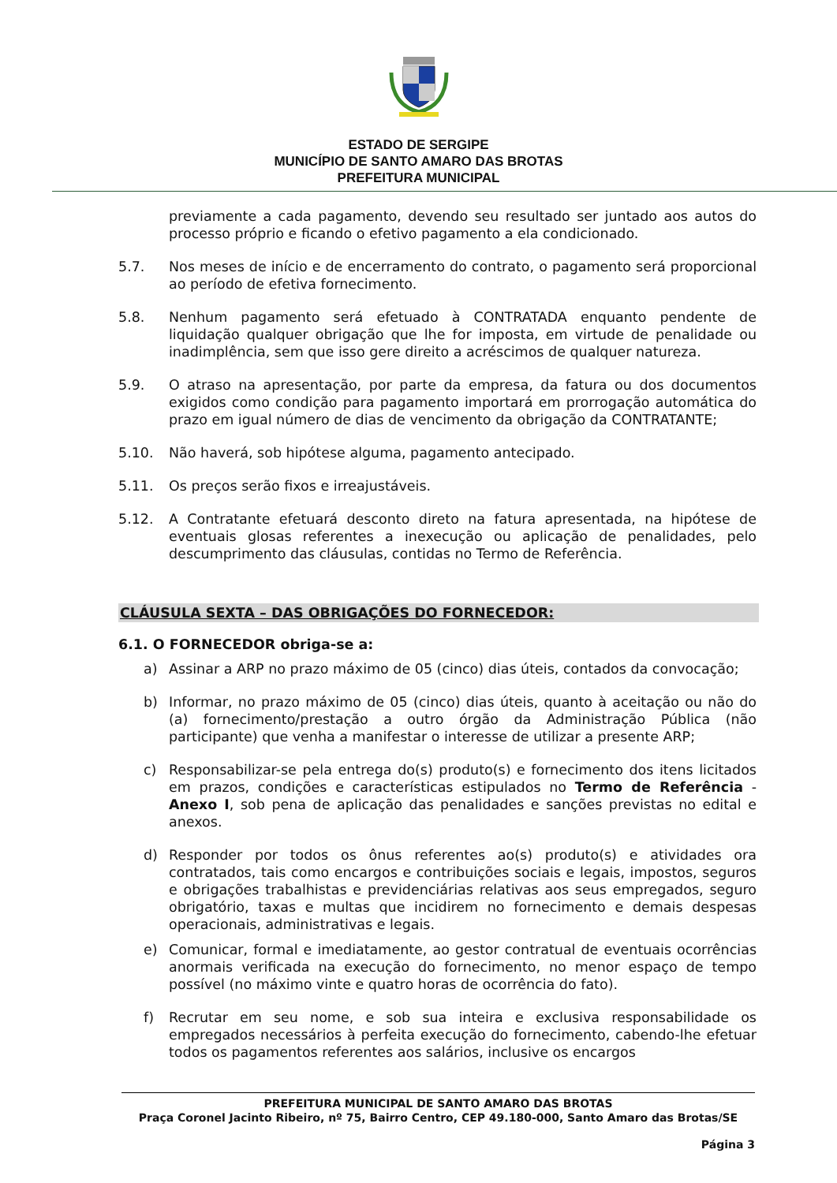ESTADO DE SERGIPE
MUNICÍPIO DE SANTO AMARO DAS BROTAS
PREFEITURA MUNICIPAL
previamente a cada pagamento, devendo seu resultado ser juntado aos autos do processo próprio e ficando o efetivo pagamento a ela condicionado.
5.7. Nos meses de início e de encerramento do contrato, o pagamento será proporcional ao período de efetiva fornecimento.
5.8. Nenhum pagamento será efetuado à CONTRATADA enquanto pendente de liquidação qualquer obrigação que lhe for imposta, em virtude de penalidade ou inadimplência, sem que isso gere direito a acréscimos de qualquer natureza.
5.9. O atraso na apresentação, por parte da empresa, da fatura ou dos documentos exigidos como condição para pagamento importará em prorrogação automática do prazo em igual número de dias de vencimento da obrigação da CONTRATANTE;
5.10. Não haverá, sob hipótese alguma, pagamento antecipado.
5.11. Os preços serão fixos e irreajustáveis.
5.12. A Contratante efetuará desconto direto na fatura apresentada, na hipótese de eventuais glosas referentes a inexecução ou aplicação de penalidades, pelo descumprimento das cláusulas, contidas no Termo de Referência.
CLÁUSULA SEXTA – DAS OBRIGAÇÕES DO FORNECEDOR:
6.1. O FORNECEDOR obriga-se a:
a) Assinar a ARP no prazo máximo de 05 (cinco) dias úteis, contados da convocação;
b) Informar, no prazo máximo de 05 (cinco) dias úteis, quanto à aceitação ou não do (a) fornecimento/prestação a outro órgão da Administração Pública (não participante) que venha a manifestar o interesse de utilizar a presente ARP;
c) Responsabilizar-se pela entrega do(s) produto(s) e fornecimento dos itens licitados em prazos, condições e características estipulados no Termo de Referência - Anexo I, sob pena de aplicação das penalidades e sanções previstas no edital e anexos.
d) Responder por todos os ônus referentes ao(s) produto(s) e atividades ora contratados, tais como encargos e contribuições sociais e legais, impostos, seguros e obrigações trabalhistas e previdenciárias relativas aos seus empregados, seguro obrigatório, taxas e multas que incidirem no fornecimento e demais despesas operacionais, administrativas e legais.
e) Comunicar, formal e imediatamente, ao gestor contratual de eventuais ocorrências anormais verificada na execução do fornecimento, no menor espaço de tempo possível (no máximo vinte e quatro horas de ocorrência do fato).
f) Recrutar em seu nome, e sob sua inteira e exclusiva responsabilidade os empregados necessários à perfeita execução do fornecimento, cabendo-lhe efetuar todos os pagamentos referentes aos salários, inclusive os encargos
PREFEITURA MUNICIPAL DE SANTO AMARO DAS BROTAS
Praça Coronel Jacinto Ribeiro, nº 75, Bairro Centro, CEP 49.180-000, Santo Amaro das Brotas/SE
Página 3